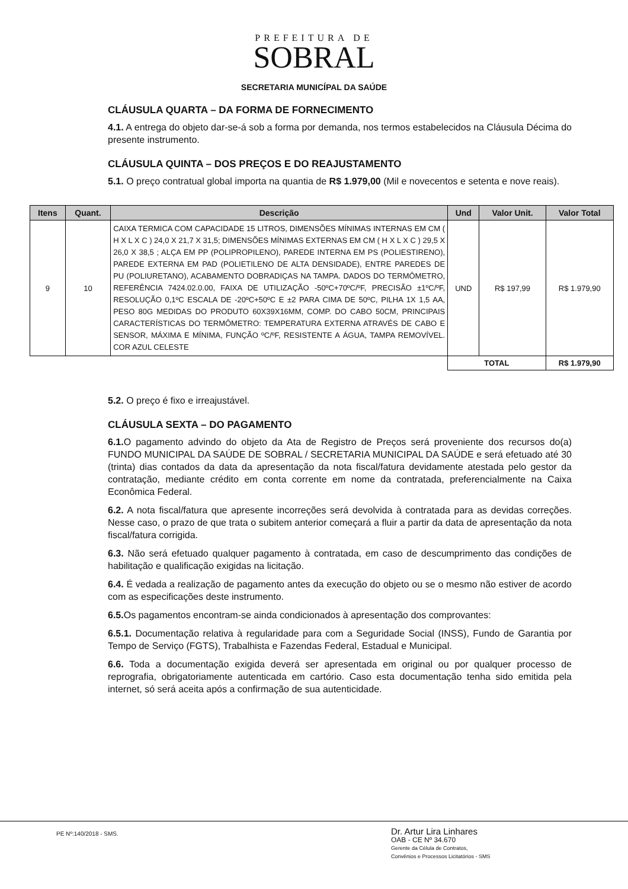PREFEITURA DE
SOBRAL
SECRETARIA MUNICÍPAL DA SAÚDE
CLÁUSULA QUARTA – DA FORMA DE FORNECIMENTO
4.1. A entrega do objeto dar-se-á sob a forma por demanda, nos termos estabelecidos na Cláusula Décima do presente instrumento.
CLÁUSULA QUINTA – DOS PREÇOS E DO REAJUSTAMENTO
5.1. O preço contratual global importa na quantia de R$ 1.979,00 (Mil e novecentos e setenta e nove reais).
| Itens | Quant. | Descrição | Und | Valor Unit. | Valor Total |
| --- | --- | --- | --- | --- | --- |
| 9 | 10 | CAIXA TERMICA COM CAPACIDADE 15 LITROS, DIMENSÕES MÍNIMAS INTERNAS EM CM ( H X L X C ) 24,0 X 21,7 X 31,5; DIMENSÕES MÍNIMAS EXTERNAS EM CM ( H X L X C ) 29,5 X 26,0 X 38,5 ; ALÇA EM PP (POLIPROPILENO), PAREDE INTERNA EM PS (POLIESTIRENO), PAREDE EXTERNA EM PAD (POLIETILENO DE ALTA DENSIDADE), ENTRE PAREDES DE PU (POLIURETANO), ACABAMENTO DOBRADIÇAS NA TAMPA. DADOS DO TERMÔMETRO, REFERÊNCIA 7424.02.0.00, FAIXA DE UTILIZAÇÃO -50ºC+70ºC/ºF, PRECISÃO ±1ºC/ºF, RESOLUÇÃO 0,1ºC ESCALA DE -20ºC+50ºC E ±2 PARA CIMA DE 50ºC, PILHA 1X 1,5 AA, PESO 80G MEDIDAS DO PRODUTO 60X39X16MM, COMP. DO CABO 50CM, PRINCIPAIS CARACTERÍSTICAS DO TERMÔMETRO: TEMPERATURA EXTERNA ATRAVÉS DE CABO E SENSOR, MÁXIMA E MÍNIMA, FUNÇÃO ºC/ºF, RESISTENTE A ÁGUA, TAMPA REMOVÍVEL. COR AZUL CELESTE | UND | R$ 197,99 | R$ 1.979,90 |
| | | | TOTAL | | R$ 1.979,90 |
5.2. O preço é fixo e irreajustável.
CLÁUSULA SEXTA – DO PAGAMENTO
6.1. O pagamento advindo do objeto da Ata de Registro de Preços será proveniente dos recursos do(a) FUNDO MUNICIPAL DA SAÚDE DE SOBRAL / SECRETARIA MUNICIPAL DA SAÚDE e será efetuado até 30 (trinta) dias contados da data da apresentação da nota fiscal/fatura devidamente atestada pelo gestor da contratação, mediante crédito em conta corrente em nome da contratada, preferencialmente na Caixa Econômica Federal.
6.2. A nota fiscal/fatura que apresente incorreções será devolvida à contratada para as devidas correções. Nesse caso, o prazo de que trata o subitem anterior começará a fluir a partir da data de apresentação da nota fiscal/fatura corrigida.
6.3. Não será efetuado qualquer pagamento à contratada, em caso de descumprimento das condições de habilitação e qualificação exigidas na licitação.
6.4. É vedada a realização de pagamento antes da execução do objeto ou se o mesmo não estiver de acordo com as especificações deste instrumento.
6.5. Os pagamentos encontram-se ainda condicionados à apresentação dos comprovantes:
6.5.1. Documentação relativa à regularidade para com a Seguridade Social (INSS), Fundo de Garantia por Tempo de Serviço (FGTS), Trabalhista e Fazendas Federal, Estadual e Municipal.
6.6. Toda a documentação exigida deverá ser apresentada em original ou por qualquer processo de reprografia, obrigatoriamente autenticada em cartório. Caso esta documentação tenha sido emitida pela internet, só será aceita após a confirmação de sua autenticidade.
PE Nº:140/2018 - SMS.
Dr. Artur Lira Linhares
OAB - CE Nº 34.670
Gerente da Célula de Contratos,
Convênios e Processos Licitatórios - SMS